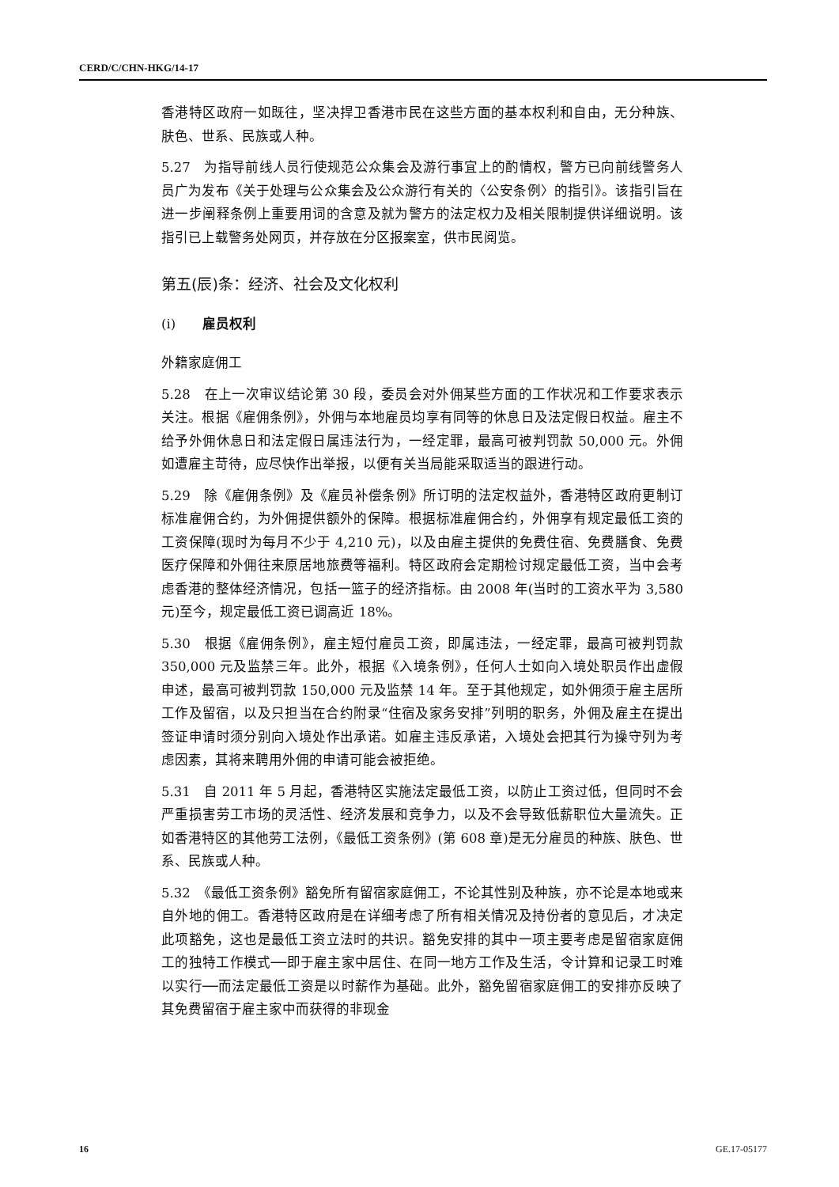CERD/C/CHN-HKG/14-17
香港特区政府一如既往，坚决捍卫香港市民在这些方面的基本权利和自由，无分种族、肤色、世系、民族或人种。
5.27　为指导前线人员行使规范公众集会及游行事宜上的酌情权，警方已向前线警务人员广为发布《关于处理与公众集会及公众游行有关的〈公安条例〉的指引》。该指引旨在进一步阐释条例上重要用词的含意及就为警方的法定权力及相关限制提供详细说明。该指引已上载警务处网页，并存放在分区报案室，供市民阅览。
第五(辰)条：经济、社会及文化权利
(i)　　雇员权利
外籍家庭佣工
5.28　在上一次审议结论第 30 段，委员会对外佣某些方面的工作状况和工作要求表示关注。根据《雇佣条例》，外佣与本地雇员均享有同等的休息日及法定假日权益。雇主不给予外佣休息日和法定假日属违法行为，一经定罪，最高可被判罚款 50,000 元。外佣如遭雇主苛待，应尽快作出举报，以便有关当局能采取适当的跟进行动。
5.29　除《雇佣条例》及《雇员补偿条例》所订明的法定权益外，香港特区政府更制订标准雇佣合约，为外佣提供额外的保障。根据标准雇佣合约，外佣享有规定最低工资的工资保障(现时为每月不少于 4,210 元)，以及由雇主提供的免费住宿、免费膳食、免费医疗保障和外佣往来原居地旅费等福利。特区政府会定期检讨规定最低工资，当中会考虑香港的整体经济情况，包括一篮子的经济指标。由 2008 年(当时的工资水平为 3,580 元)至今，规定最低工资已调高近 18%。
5.30　根据《雇佣条例》，雇主短付雇员工资，即属违法，一经定罪，最高可被判罚款 350,000 元及监禁三年。此外，根据《入境条例》，任何人士如向入境处职员作出虚假申述，最高可被判罚款 150,000 元及监禁 14 年。至于其他规定，如外佣须于雇主居所工作及留宿，以及只担当在合约附录“住宿及家务安排”列明的职务，外佣及雇主在提出签证申请时须分别向入境处作出承诺。如雇主违反承诺，入境处会把其行为操守列为考虑因素，其将来聘用外佣的申请可能会被拒绝。
5.31　自 2011 年 5 月起，香港特区实施法定最低工资，以防止工资过低，但同时不会严重损害劳工市场的灵活性、经济发展和竞争力，以及不会导致低薪职位大量流失。正如香港特区的其他劳工法例，《最低工资条例》(第 608 章)是无分雇员的种族、肤色、世系、民族或人种。
5.32　《最低工资条例》豁免所有留宿家庭佣工，不论其性别及种族，亦不论是本地或来自外地的佣工。香港特区政府是在详细考虑了所有相关情况及持份者的意见后，才决定此项豁免，这也是最低工资立法时的共识。豁免安排的其中一项主要考虑是留宿家庭佣工的独特工作模式──即于雇主家中居住、在同一地方工作及生活，令计算和记录工时难以实行──而法定最低工资是以时薪作为基础。此外，豁免留宿家庭佣工的安排亦反映了其免费留宿于雇主家中而获得的非现金
16 GE.17-05177